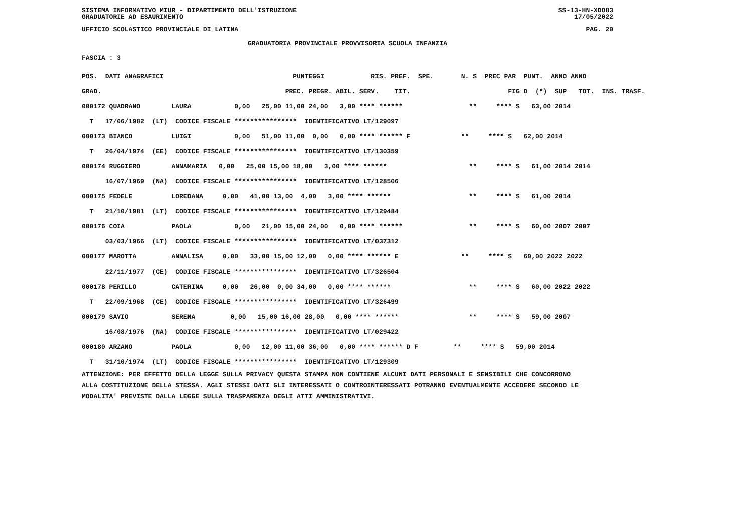SISTEMA INFORMATIVO MIUR - DIPARTIMENTO DELL'ISTRUZIONE SS-13-HN-XDO83
GRADUATORIE AD ESAURIMENTO 17/05/2022
UFFICIO SCOLASTICO PROVINCIALE DI LATINA PAG. 20
GRADUATORIA PROVINCIALE PROVVISORIA SCUOLA INFANZIA
FASCIA : 3
| POS. DATI ANAGRAFICI | PUNTEGGI RIS. PREF. SPE. | N. S PREC PAR PUNT. ANNO ANNO |
| --- | --- | --- |
| GRAD. | PREC. PREGR. ABIL. SERV. TIT. | FIG D (*) SUP TOT. INS. TRASF. |
| 000172 QUADRANO LAURA | 0,00 25,00 11,00 24,00 3,00 **** ****** | ** **** S 63,00 2014 |
| T 17/06/1982 (LT) CODICE FISCALE **************** IDENTIFICATIVO LT/129097 | | |
| 000173 BIANCO LUIGI | 0,00 51,00 11,00 0,00 0,00 **** ****** F | ** **** S 62,00 2014 |
| T 26/04/1974 (EE) CODICE FISCALE **************** IDENTIFICATIVO LT/130359 | | |
| 000174 RUGGIERO ANNAMARIA | 0,00 25,00 15,00 18,00 3,00 **** ****** | ** **** S 61,00 2014 2014 |
| 16/07/1969 (NA) CODICE FISCALE **************** IDENTIFICATIVO LT/128506 | | |
| 000175 FEDELE LOREDANA | 0,00 41,00 13,00 4,00 3,00 **** ****** | ** **** S 61,00 2014 |
| T 21/10/1981 (LT) CODICE FISCALE **************** IDENTIFICATIVO LT/129484 | | |
| 000176 COIA PAOLA | 0,00 21,00 15,00 24,00 0,00 **** ****** | ** **** S 60,00 2007 2007 |
| 03/03/1966 (LT) CODICE FISCALE **************** IDENTIFICATIVO LT/037312 | | |
| 000177 MAROTTA ANNALISA | 0,00 33,00 15,00 12,00 0,00 **** ****** E | ** **** S 60,00 2022 2022 |
| 22/11/1977 (CE) CODICE FISCALE **************** IDENTIFICATIVO LT/326504 | | |
| 000178 PERILLO CATERINA | 0,00 26,00 0,00 34,00 0,00 **** ****** | ** **** S 60,00 2022 2022 |
| T 22/09/1968 (CE) CODICE FISCALE **************** IDENTIFICATIVO LT/326499 | | |
| 000179 SAVIO SERENA | 0,00 15,00 16,00 28,00 0,00 **** ****** | ** **** S 59,00 2007 |
| 16/08/1976 (NA) CODICE FISCALE **************** IDENTIFICATIVO LT/029422 | | |
| 000180 ARZANO PAOLA | 0,00 12,00 11,00 36,00 0,00 **** ****** D F | ** **** S 59,00 2014 |
| T 31/10/1974 (LT) CODICE FISCALE **************** IDENTIFICATIVO LT/129309 | | |
ATTENZIONE: PER EFFETTO DELLA LEGGE SULLA PRIVACY QUESTA STAMPA NON CONTIENE ALCUNI DATI PERSONALI E SENSIBILI CHE CONCORRONO
ALLA COSTITUZIONE DELLA STESSA. AGLI STESSI DATI GLI INTERESSATI O CONTROINTERESSATI POTRANNO EVENTUALMENTE ACCEDERE SECONDO LE
MODALITA' PREVISTE DALLA LEGGE SULLA TRASPARENZA DEGLI ATTI AMMINISTRATIVI.